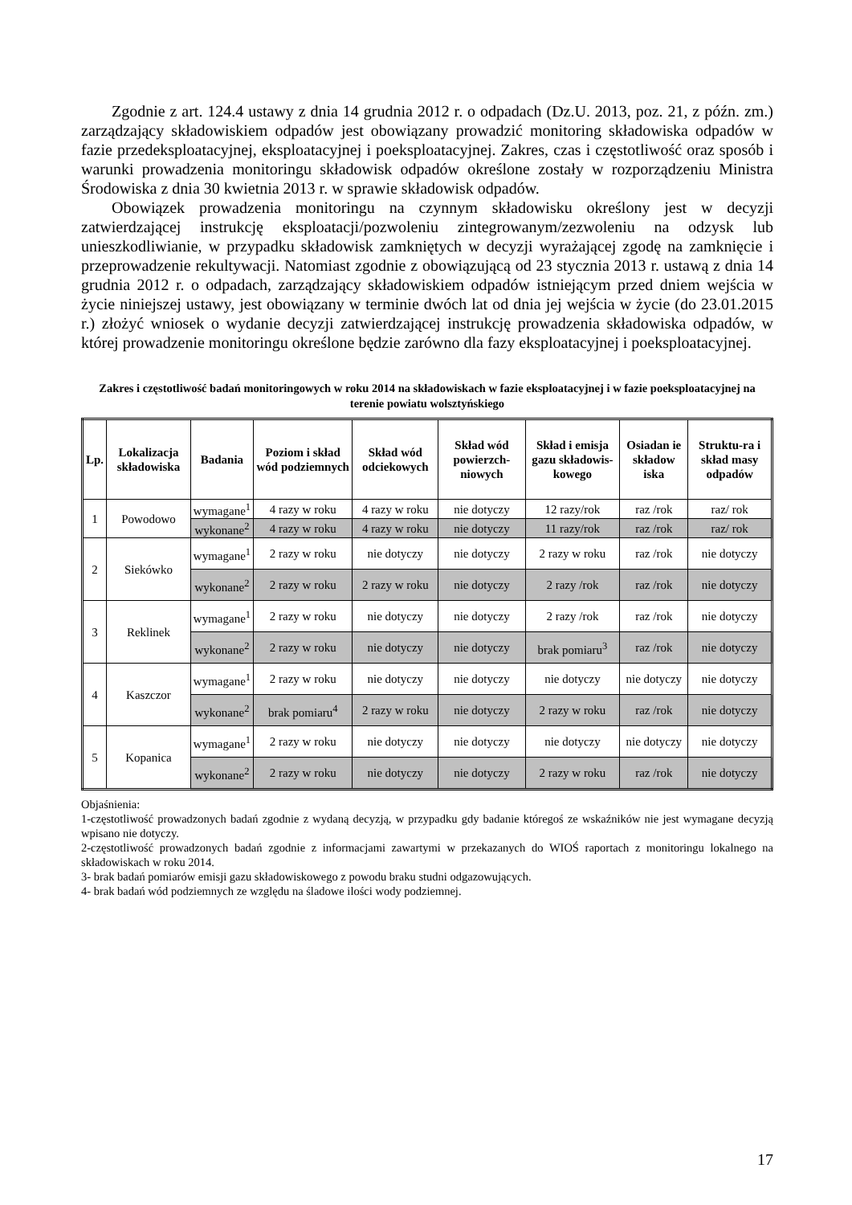Zgodnie z art. 124.4 ustawy z dnia 14 grudnia 2012 r. o odpadach (Dz.U. 2013, poz. 21, z późn. zm.) zarządzający składowiskiem odpadów jest obowiązany prowadzić monitoring składowiska odpadów w fazie przedeksploatacyjnej, eksploatacyjnej i poeksploatacyjnej. Zakres, czas i częstotliwość oraz sposób i warunki prowadzenia monitoringu składowisk odpadów określone zostały w rozporządzeniu Ministra Środowiska z dnia 30 kwietnia 2013 r. w sprawie składowisk odpadów.
Obowiązek prowadzenia monitoringu na czynnym składowisku określony jest w decyzji zatwierdzającej instrukcję eksploatacji/pozwoleniu zintegrowanym/zezwoleniu na odzysk lub unieszkodliwianie, w przypadku składowisk zamkniętych w decyzji wyrażającej zgodę na zamknięcie i przeprowadzenie rekultywacji. Natomiast zgodnie z obowiązującą od 23 stycznia 2013 r. ustawą z dnia 14 grudnia 2012 r. o odpadach, zarządzający składowiskiem odpadów istniejącym przed dniem wejścia w życie niniejszej ustawy, jest obowiązany w terminie dwóch lat od dnia jej wejścia w życie (do 23.01.2015 r.) złożyć wniosek o wydanie decyzji zatwierdzającej instrukcję prowadzenia składowiska odpadów, w której prowadzenie monitoringu określone będzie zarówno dla fazy eksploatacyjnej i poeksploatacyjnej.
Zakres i częstotliwość badań monitoringowych w roku 2014 na składowiskach w fazie eksploatacyjnej i w fazie poeksploatacyjnej na terenie powiatu wolsztyńskiego
| Lp. | Lokalizacja składowiska | Badania | Poziom i skład wód podziemnych | Skład wód odciekowych | Skład wód powierzch-niowych | Skład i emisja gazu składowis-kowego | Osiadan ie składow iska | Struktu-ra i skład masy odpadów |
| --- | --- | --- | --- | --- | --- | --- | --- | --- |
| 1 | Powodowo | wymagane<sup>1</sup> | 4 razy w roku | 4 razy w roku | nie dotyczy | 12 razy/rok | raz /rok | raz/ rok |
| | | wykonane<sup>2</sup> | 4 razy w roku | 4 razy w roku | nie dotyczy | 11 razy/rok | raz /rok | raz/ rok |
| 2 | Sieków­ko | wymagane<sup>1</sup> | 2 razy w roku | nie dotyczy | nie dotyczy | 2 razy w roku | raz /rok | nie dotyczy |
| | | wykonane<sup>2</sup> | 2 razy w roku | 2 razy w roku | nie dotyczy | 2 razy /rok | raz /rok | nie dotyczy |
| 3 | Reklinek | wymagane<sup>1</sup> | 2 razy w roku | nie dotyczy | nie dotyczy | 2 razy /rok | raz /rok | nie dotyczy |
| | | wykonane<sup>2</sup> | 2 razy w roku | nie dotyczy | nie dotyczy | brak pomiaru<sup>3</sup> | raz /rok | nie dotyczy |
| 4 | Kaszczor | wymagane<sup>1</sup> | 2 razy w roku | nie dotyczy | nie dotyczy | nie dotyczy | nie dotyczy | nie dotyczy |
| | | wykonane<sup>2</sup> | brak pomiaru<sup>4</sup> | 2 razy w roku | nie dotyczy | 2 razy w roku | raz /rok | nie dotyczy |
| 5 | Kopanica | wymagane<sup>1</sup> | 2 razy w roku | nie dotyczy | nie dotyczy | nie dotyczy | nie dotyczy | nie dotyczy |
| | | wykonane<sup>2</sup> | 2 razy w roku | nie dotyczy | nie dotyczy | 2 razy w roku | raz /rok | nie dotyczy |
Objaśnienia:
1-częstotliwość prowadzonych badań zgodnie z wydaną decyzją, w przypadku gdy badanie któregoś ze wskaźników nie jest wymagane decyzją wpisano nie dotyczy.
2-częstotliwość prowadzonych badań zgodnie z informacjami zawartymi w przekazanych do WIOŚ raportach z monitoringu lokalnego na składowiskach w roku 2014.
3- brak badań pomiarów emisji gazu składowiskowego z powodu braku studni odgazowujących.
4- brak badań wód podziemnych ze względu na śladowe ilości wody podziemnej.
17